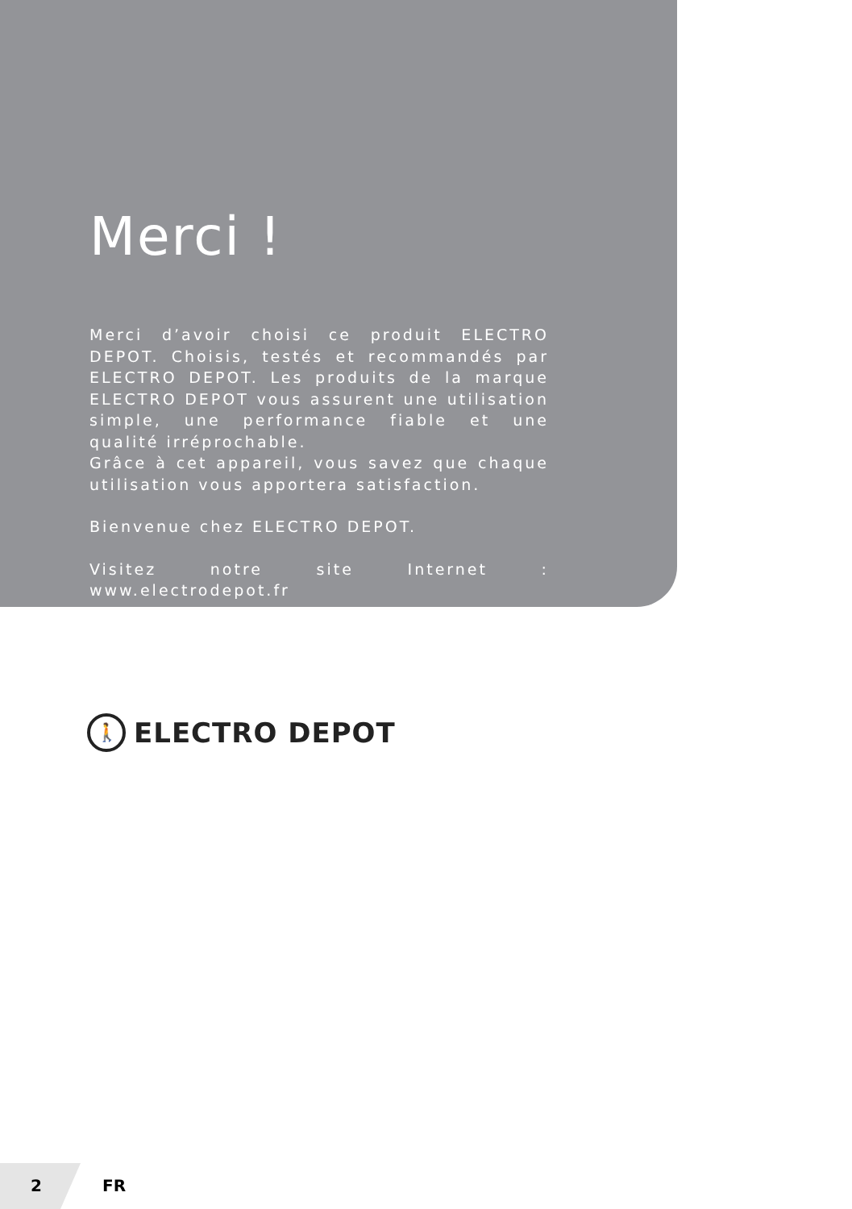Merci !
Merci d’avoir choisi ce produit ELECTRO DEPOT. Choisis, testés et recommandés par ELECTRO DEPOT. Les produits de la marque ELECTRO DEPOT vous assurent une utilisation simple, une performance fiable et une qualité irréprochable.
Grâce à cet appareil, vous savez que chaque utilisation vous apportera satisfaction.
Bienvenue chez ELECTRO DEPOT.
Visitez notre site Internet : www.electrodepot.fr
🚶
ELECTRO DEPOT
2 FR